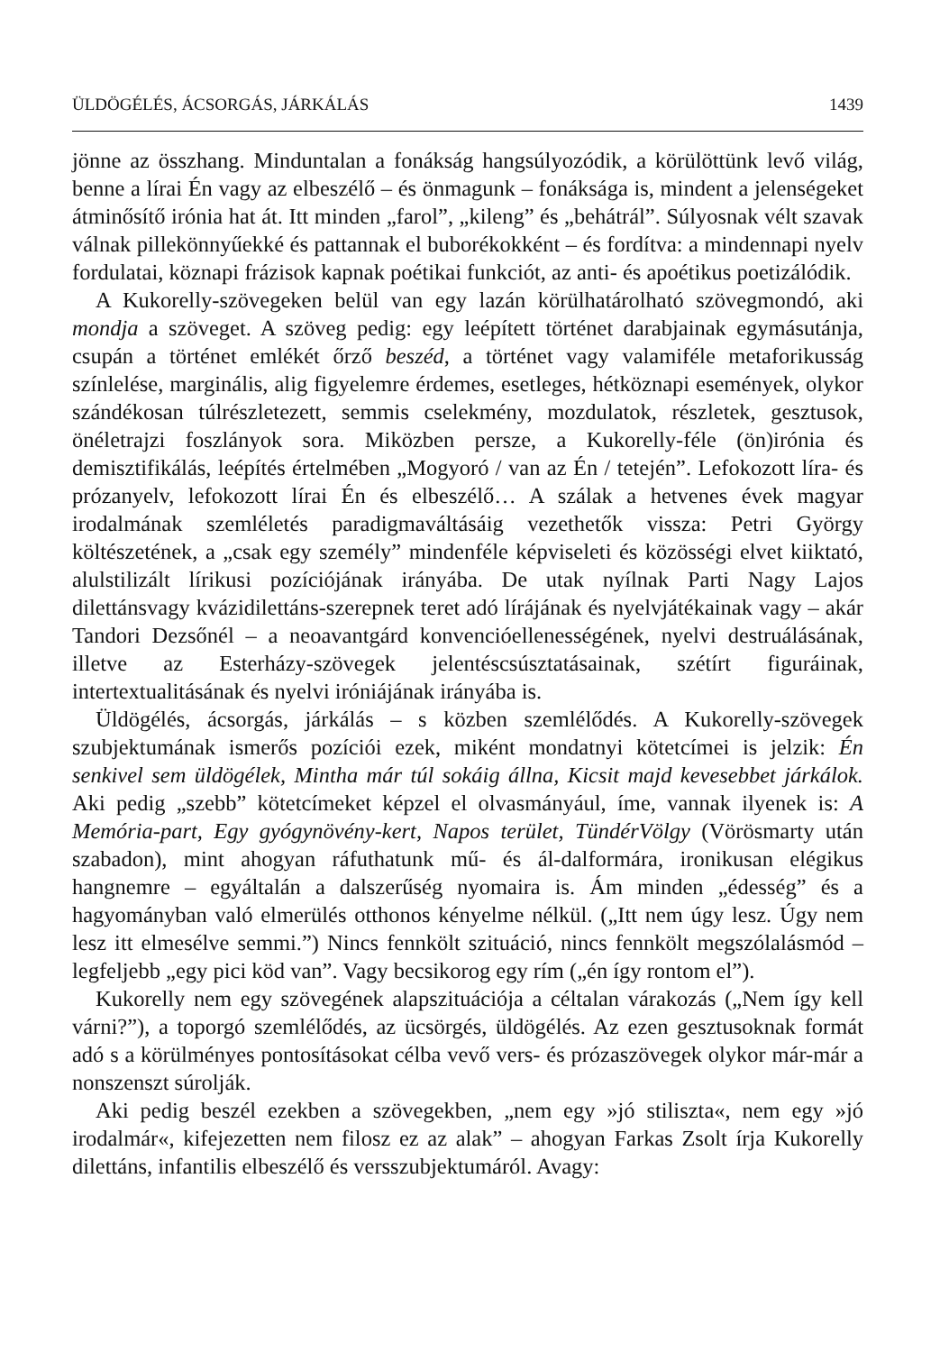ÜLDÖGÉLÉS, ÁCSORGÁS, JÁRKÁLÁS 1439
jönne az összhang. Minduntalan a fonákság hangsúlyozódik, a körülöttünk levő világ, benne a lírai Én vagy az elbeszélő – és önmagunk – fonáksága is, mindent a jelenségeket átminősítő irónia hat át. Itt minden „farol”, „kileng” és „behátrál”. Súlyosnak vélt szavak válnak pillekönnyűekké és pattannak el buborékokként – és fordítva: a mindennapi nyelv fordulatai, köznapi frázisok kapnak poétikai funkciót, az anti- és apoétikus poetizálódik.
A Kukorelly-szövegeken belül van egy lazán körülhatárolható szövegmondó, aki mondja a szöveget. A szöveg pedig: egy leépített történet darabjainak egymásutánja, csupán a történet emlékét őrző beszéd, a történet vagy valamiféle metaforikusság színlelése, marginális, alig figyelemre érdemes, esetleges, hétköznapi események, olykor szándékosan túlrészletezett, semmis cselekmény, mozdulatok, részletek, gesztusok, önéletrajzi foszlányok sora. Miközben persze, a Kukorelly-féle (ön)irónia és demisztifikálás, leépítés értelmében „Mogyoró / van az Én / tetején”. Lefokozott líra- és prózanyelv, lefokozott lírai Én és elbeszélő… A szálak a hetvenes évek magyar irodalmának szemléletés paradigmaváltásáig vezethetők vissza: Petri György költészetének, a „csak egy személy” mindenféle képviseleti és közösségi elvet kiiktató, alulstilizált lírikusi pozíciójának irányába. De utak nyílnak Parti Nagy Lajos dilettánsvagy kvázidilettáns-szerepnek teret adó lírájának és nyelvjátékainak vagy – akár Tandori Dezsőnél – a neoavantgárd konvencióellenességének, nyelvi destruálásának, illetve az Esterházy-szövegek jelentéscsúsztatásainak, szétírt figuráinak, intertextualitásának és nyelvi iróniájának irányába is.
Üldögélés, ácsorgás, járkálás – s közben szemlélődés. A Kukorelly-szövegek szubjektumának ismerős pozíciói ezek, miként mondatnyi kötetcímei is jelzik: Én senkivel sem üldögélek, Mintha már túl sokáig állna, Kicsit majd kevesebbet járkálok. Aki pedig „szebb” kötetcímeket képzel el olvasmányául, íme, vannak ilyenek is: A Memória-part, Egy gyógynövény-kert, Napos terület, TündérVölgy (Vörösmarty után szabadon), mint ahogyan ráfuthatunk mű- és ál-dalformára, ironikusan elégikus hangnemre – egyáltalán a dalszerűség nyomaira is. Ám minden „édesség” és a hagyományban való elmerülés otthonos kényelme nélkül. („Itt nem úgy lesz. Úgy nem lesz itt elmesélve semmi.”) Nincs fennkölt szituáció, nincs fennkölt megszólalásmód – legfeljebb „egy pici köd van”. Vagy becsikorog egy rím („én így rontom el”).
Kukorelly nem egy szövegének alapszituációja a céltalan várakozás („Nem így kell várni?”), a toporgó szemlélődés, az ücsörgés, üldögélés. Az ezen gesztusoknak formát adó s a körülményes pontosításokat célba vevő vers- és prózaszövegek olykor már-már a nonszenszt súrolják.
Aki pedig beszél ezekben a szövegekben, „nem egy »jó stiliszta«, nem egy »jó irodalmár«, kifejezetten nem filosz ez az alak” – ahogyan Farkas Zsolt írja Kukorelly dilettáns, infantilis elbeszélő és versszubjektumáról. Avagy: